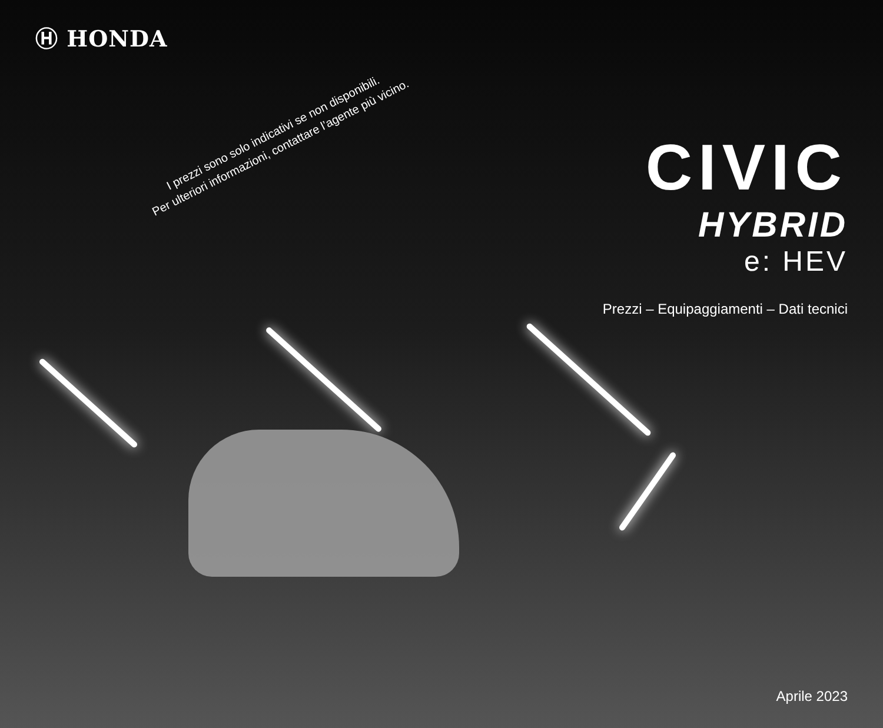Ⓗ HONDA
I prezzi sono solo indicativi se non disponibili.
Per ulteriori informazioni, contattare l’agente più vicino.
CIVIC
HYBRID
e: HEV
Prezzi – Equipaggiamenti – Dati tecnici
Aprile 2023